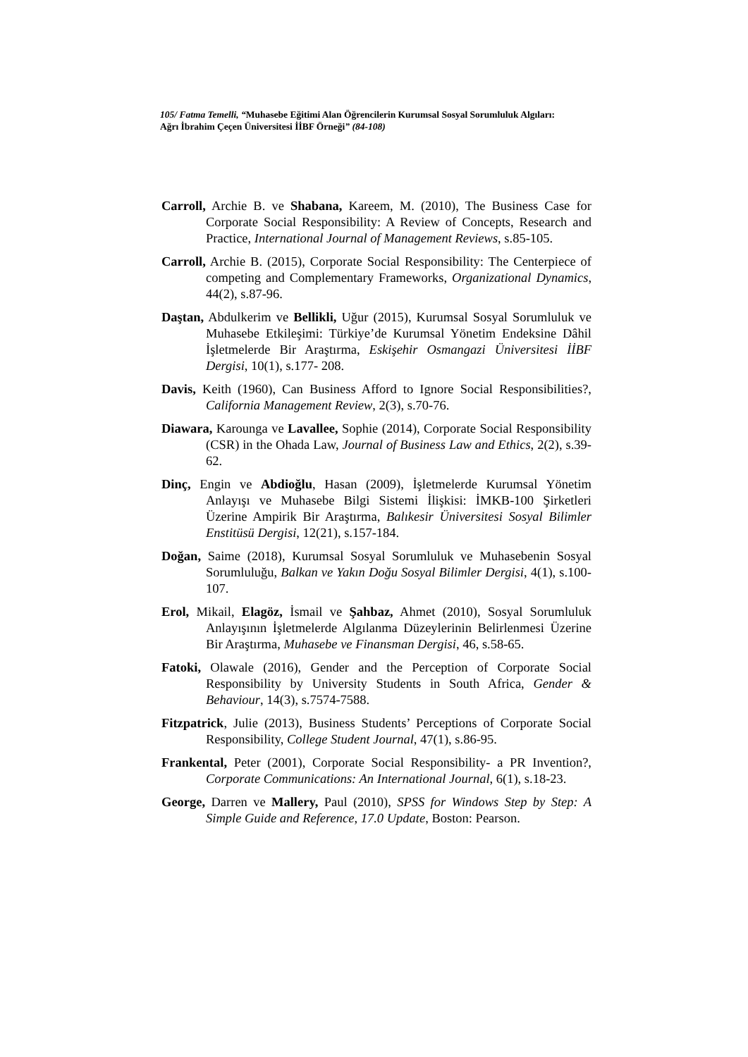105/ Fatma Temelli, “Muhasebe Eğitimi Alan Öğrencilerin Kurumsal Sosyal Sorumluluk Algıları: Ağrı İbrahim Çeçen Üniversitesi İİBF Örneği” (84-108)
Carroll, Archie B. ve Shabana, Kareem, M. (2010), The Business Case for Corporate Social Responsibility: A Review of Concepts, Research and Practice, International Journal of Management Reviews, s.85-105.
Carroll, Archie B. (2015), Corporate Social Responsibility: The Centerpiece of competing and Complementary Frameworks, Organizational Dynamics, 44(2), s.87-96.
Daştan, Abdulkerim ve Bellikli, Uğur (2015), Kurumsal Sosyal Sorumluluk ve Muhasebe Etkileşimi: Türkiye’de Kurumsal Yönetim Endeksine Dâhil İşletmelerde Bir Araştırma, Eskişehir Osmangazi Üniversitesi İİBF Dergisi, 10(1), s.177- 208.
Davis, Keith (1960), Can Business Afford to Ignore Social Responsibilities?, California Management Review, 2(3), s.70-76.
Diawara, Karounga ve Lavallee, Sophie (2014), Corporate Social Responsibility (CSR) in the Ohada Law, Journal of Business Law and Ethics, 2(2), s.39-62.
Dinç, Engin ve Abdioğlu, Hasan (2009), İşletmelerde Kurumsal Yönetim Anlayışı ve Muhasebe Bilgi Sistemi İlişkisi: İMKB-100 Şirketleri Üzerine Ampirik Bir Araştırma, Balıkesir Üniversitesi Sosyal Bilimler Enstitüsü Dergisi, 12(21), s.157-184.
Doğan, Saime (2018), Kurumsal Sosyal Sorumluluk ve Muhasebenin Sosyal Sorumluluğu, Balkan ve Yakın Doğu Sosyal Bilimler Dergisi, 4(1), s.100-107.
Erol, Mikail, Elagöz, İsmail ve Şahbaz, Ahmet (2010), Sosyal Sorumluluk Anlayışının İşletmelerde Algılanma Düzeylerinin Belirlenmesi Üzerine Bir Araştırma, Muhasebe ve Finansman Dergisi, 46, s.58-65.
Fatoki, Olawale (2016), Gender and the Perception of Corporate Social Responsibility by University Students in South Africa, Gender & Behaviour, 14(3), s.7574-7588.
Fitzpatrick, Julie (2013), Business Students’ Perceptions of Corporate Social Responsibility, College Student Journal, 47(1), s.86-95.
Frankental, Peter (2001), Corporate Social Responsibility- a PR Invention?, Corporate Communications: An International Journal, 6(1), s.18-23.
George, Darren ve Mallery, Paul (2010), SPSS for Windows Step by Step: A Simple Guide and Reference, 17.0 Update, Boston: Pearson.